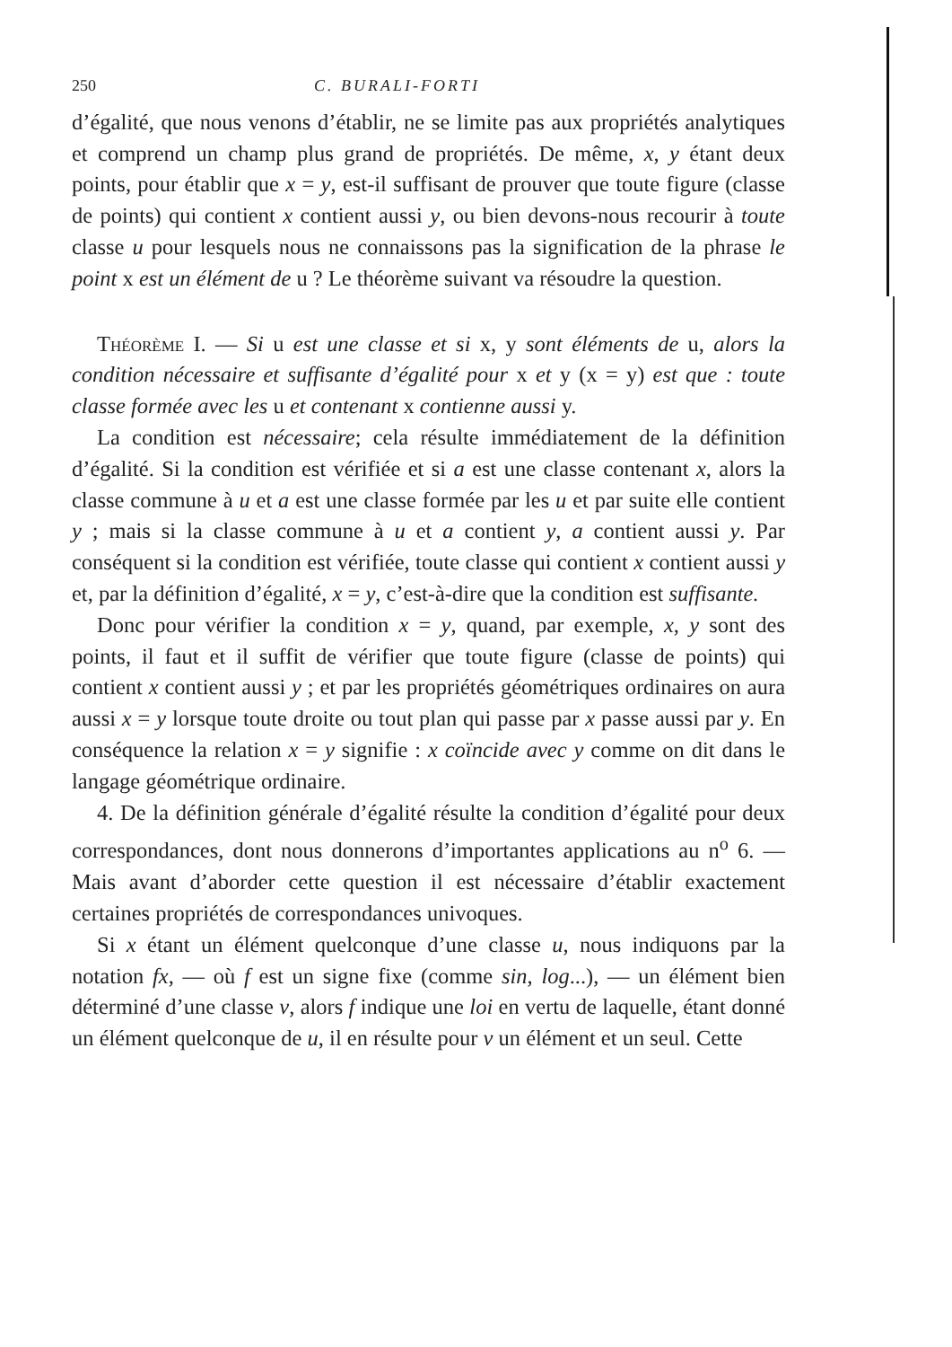250 C. BURALI-FORTI
d’égalité, que nous venons d’établir, ne se limite pas aux propriétés analytiques et comprend un champ plus grand de propriétés. De même, x, y étant deux points, pour établir que x = y, est-il suffisant de prouver que toute figure (classe de points) qui contient x contient aussi y, ou bien devons-nous recourir à toute classe u pour lesquels nous ne connaissons pas la signification de la phrase le point x est un élément de u ? Le théorème suivant va résoudre la question.
Théorème I. — Si u est une classe et si x, y sont éléments de u, alors la condition nécessaire et suffisante d’égalité pour x et y (x = y) est que : toute classe formée avec les u et contenant x contienne aussi y.
La condition est nécessaire; cela résulte immédiatement de la définition d’égalité. Si la condition est vérifiée et si a est une classe contenant x, alors la classe commune à u et a est une classe formée par les u et par suite elle contient y ; mais si la classe commune à u et a contient y, a contient aussi y. Par conséquent si la condition est vérifiée, toute classe qui contient x contient aussi y et, par la définition d’égalité, x = y, c’est-à-dire que la condition est suffisante.
Donc pour vérifier la condition x = y, quand, par exemple, x, y sont des points, il faut et il suffit de vérifier que toute figure (classe de points) qui contient x contient aussi y ; et par les propriétés géométriques ordinaires on aura aussi x = y lorsque toute droite ou tout plan qui passe par x passe aussi par y. En conséquence la relation x = y signifie : x coïncide avec y comme on dit dans le langage géométrique ordinaire.
4. De la définition générale d’égalité résulte la condition d’égalité pour deux correspondances, dont nous donnerons d’importantes applications au n<sup>o</sup> 6. — Mais avant d’aborder cette question il est nécessaire d’établir exactement certaines propriétés de correspondances univoques.
Si x étant un élément quelconque d’une classe u, nous indiquons par la notation fx, — où f est un signe fixe (comme sin, log...), — un élément bien déterminé d’une classe v, alors f indique une loi en vertu de laquelle, étant donné un élément quelconque de u, il en résulte pour v un élément et un seul. Cette